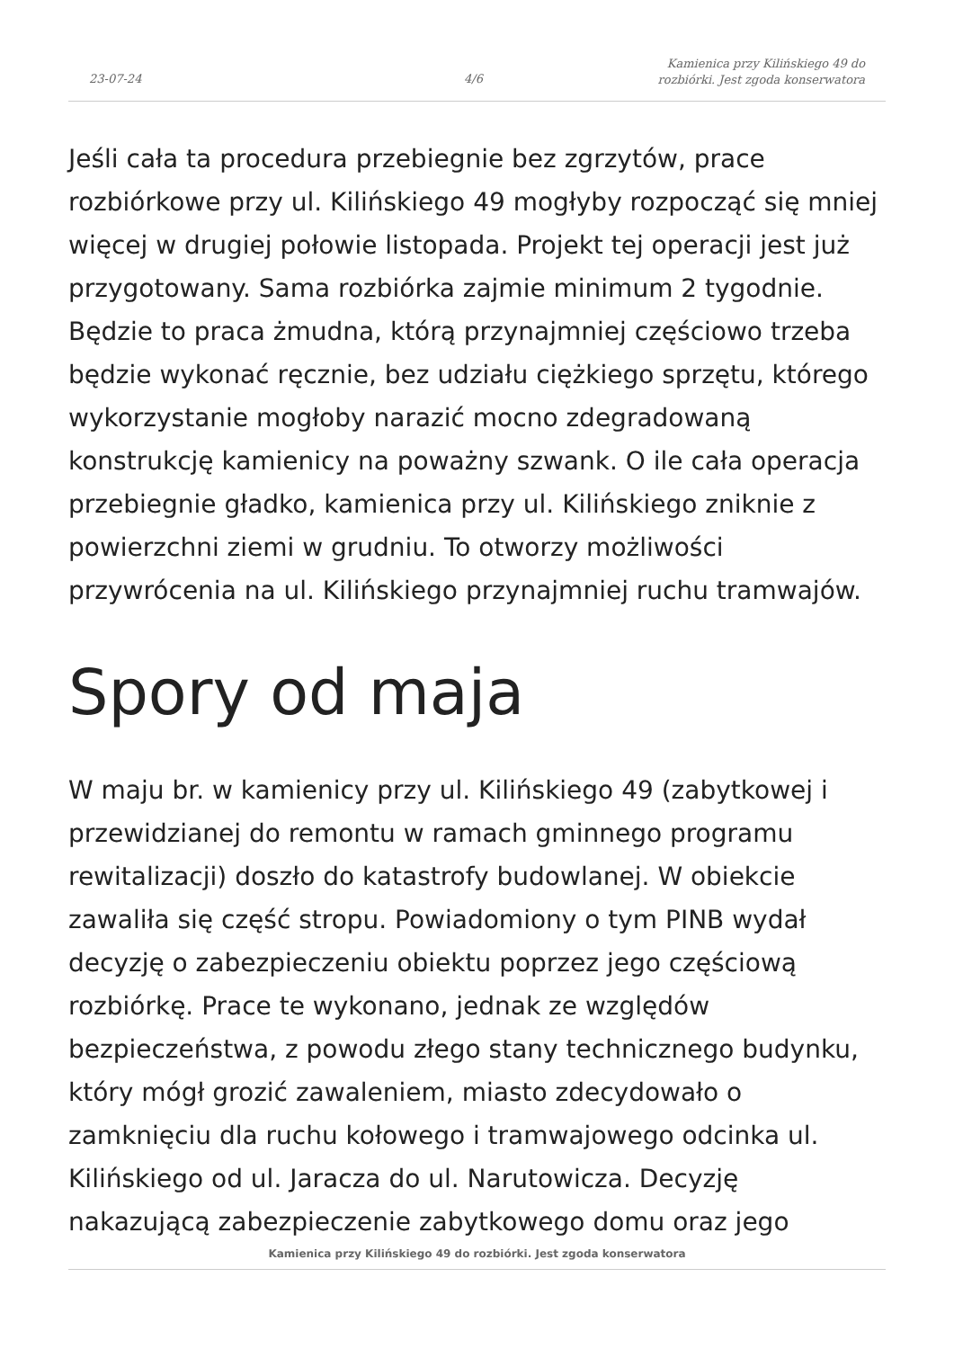23-07-24 4/6
Kamienica przy Kilińskiego 49 do
rozbiórki. Jest zgoda konserwatora
Jeśli cała ta procedura przebiegnie bez zgrzytów, prace rozbiórkowe przy ul. Kilińskiego 49 mogłyby rozpocząć się mniej więcej w drugiej połowie listopada. Projekt tej operacji jest już przygotowany. Sama rozbiórka zajmie minimum 2 tygodnie. Będzie to praca żmudna, którą przynajmniej częściowo trzeba będzie wykonać ręcznie, bez udziału ciężkiego sprzętu, którego wykorzystanie mogłoby narazić mocno zdegradowaną konstrukcję kamienicy na poważny szwank. O ile cała operacja przebiegnie gładko, kamienica przy ul. Kilińskiego zniknie z powierzchni ziemi w grudniu. To otworzy możliwości przywrócenia na ul. Kilińskiego przynajmniej ruchu tramwajów.
Spory od maja
W maju br. w kamienicy przy ul. Kilińskiego 49 (zabytkowej i przewidzianej do remontu w ramach gminnego programu rewitalizacji) doszło do katastrofy budowlanej. W obiekcie zawaliła się część stropu. Powiadomiony o tym PINB wydał decyzję o zabezpieczeniu obiektu poprzez jego częściową rozbiórkę. Prace te wykonano, jednak ze względów bezpieczeństwa, z powodu złego stany technicznego budynku, który mógł grozić zawaleniem, miasto zdecydowało o zamknięciu dla ruchu kołowego i tramwajowego odcinka ul. Kilińskiego od ul. Jaracza do ul. Narutowicza. Decyzję nakazującą zabezpieczenie zabytkowego domu oraz jego
Kamienica przy Kilińskiego 49 do rozbiórki. Jest zgoda konserwatora